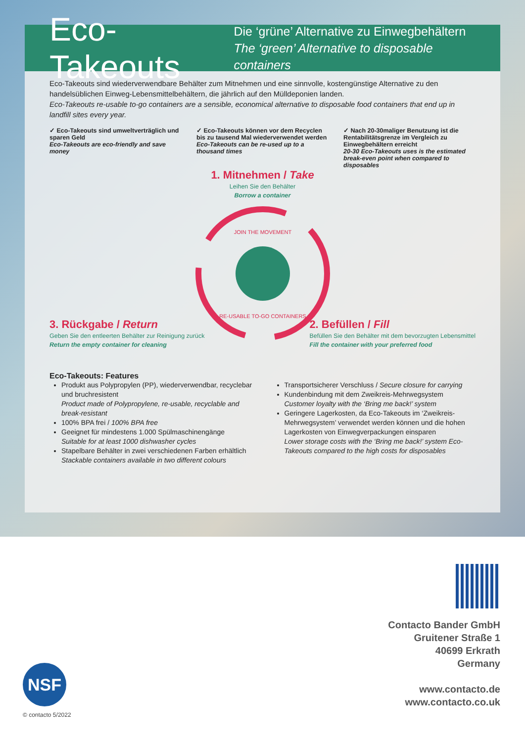Eco-Takeouts
Die ‘grüne’ Alternative zu Einwegbehältern
The ‘green’ Alternative to disposable containers
Eco-Takeouts sind wiederverwendbare Behälter zum Mitnehmen und eine sinnvolle, kostengünstige Alternative zu den handelsüblichen Einweg-Lebensmittelbehältern, die jährlich auf den Mülldeponien landen.
Eco-Takeouts re-usable to-go containers are a sensible, economical alternative to disposable food containers that end up in landfill sites every year.
✓ Eco-Takeouts sind umweltverträglich und sparen Geld
Eco-Takeouts are eco-friendly and save money
✓ Eco-Takeouts können vor dem Recyclen bis zu tausend Mal wiederverwendet werden
Eco-Takeouts can be re-used up to a thousand times
✓ Nach 20-30maliger Benutzung ist die Rentabilitätsgrenze im Vergleich zu Einwegbehältern erreicht
20-30 Eco-Takeouts uses is the estimated break-even point when compared to disposables
1. Mitnehmen / Take
Leihen Sie den Behälter
Borrow a container
JOIN THE MOVEMENT
RE-USABLE TO-GO CONTAINERS
3. Rückgabe / Return
Geben Sie den entleerten Behälter zur Reinigung zurück
Return the empty container for cleaning
2. Befüllen / Fill
Befüllen Sie den Behälter mit dem bevorzugten Lebensmittel
Fill the container with your preferred food
Eco-Takeouts: Features
Produkt aus Polypropylen (PP), wiederverwendbar, recyclebar und bruchresistent
Product made of Polypropylene, re-usable, recyclable and break-resistant
100% BPA frei / 100% BPA free
Geeignet für mindestens 1.000 Spülmaschinengänge
Suitable for at least 1000 dishwasher cycles
Stapelbare Behälter in zwei verschiedenen Farben erhältlich
Stackable containers available in two different colours
Transportsicherer Verschluss / Secure closure for carrying
Kundenbindung mit dem Zweikreis-Mehrwegsystem
Customer loyalty with the ‘Bring me back!’ system
Geringere Lagerkosten, da Eco-Takeouts im ‘Zweikreis-Mehrwegsystem’ verwendet werden können und die hohen Lagerkosten von Einwegverpackungen einsparen
Lower storage costs with the ‘Bring me back!’ system Eco-Takeouts compared to the high costs for disposables
Contacto Bander GmbH
Gruitener Straße 1
40699 Erkrath
Germany
www.contacto.de
www.contacto.co.uk
NSF
© contacto 5/2022